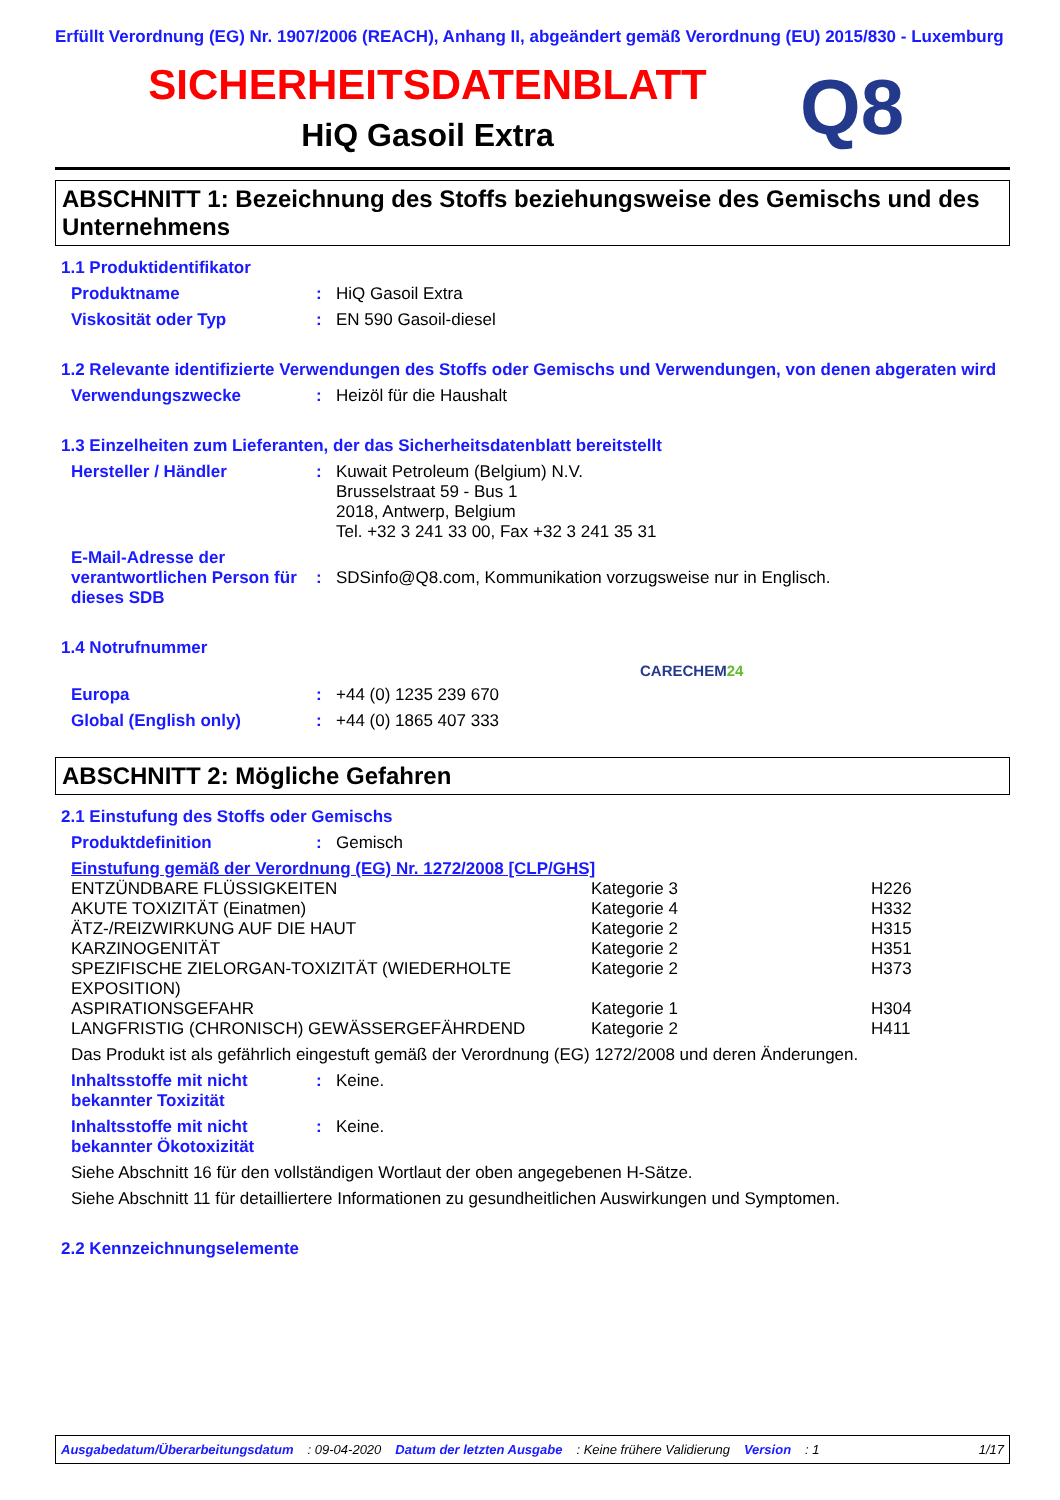Erfüllt Verordnung (EG) Nr. 1907/2006 (REACH), Anhang II, abgeändert gemäß Verordnung (EU) 2015/830 - Luxemburg
SICHERHEITSDATENBLATT
HiQ Gasoil Extra
Q8
ABSCHNITT 1: Bezeichnung des Stoffs beziehungsweise des Gemischs und des Unternehmens
1.1 Produktidentifikator
Produktname : HiQ Gasoil Extra
Viskosität oder Typ : EN 590 Gasoil-diesel
1.2 Relevante identifizierte Verwendungen des Stoffs oder Gemischs und Verwendungen, von denen abgeraten wird
Verwendungszwecke : Heizöl für die Haushalt
1.3 Einzelheiten zum Lieferanten, der das Sicherheitsdatenblatt bereitstellt
Hersteller / Händler : Kuwait Petroleum (Belgium) N.V.
Brusselstraat 59 - Bus 1
2018, Antwerp, Belgium
Tel. +32 3 241 33 00, Fax +32 3 241 35 31
E-Mail-Adresse der verantwortlichen Person für dieses SDB
:
SDSinfo@Q8.com, Kommunikation vorzugsweise nur in Englisch.
1.4 Notrufnummer
CARECHEM24
Europa : +44 (0) 1235 239 670
Global (English only) : +44 (0) 1865 407 333
ABSCHNITT 2: Mögliche Gefahren
2.1 Einstufung des Stoffs oder Gemischs
Produktdefinition : Gemisch
Einstufung gemäß der Verordnung (EG) Nr. 1272/2008 [CLP/GHS]
| ENTZÜNDBARE FLÜSSIGKEITEN | Kategorie 3 | H226 |
| AKUTE TOXIZITÄT (Einatmen) | Kategorie 4 | H332 |
| ÄTZ-/REIZWIRKUNG AUF DIE HAUT | Kategorie 2 | H315 |
| KARZINOGENITÄT | Kategorie 2 | H351 |
| SPEZIFISCHE ZIELORGAN-TOXIZITÄT (WIEDERHOLTE EXPOSITION) | Kategorie 2 | H373 |
| ASPIRATIONSGEFAHR | Kategorie 1 | H304 |
| LANGFRISTIG (CHRONISCH) GEWÄSSERGEFÄHRDEND | Kategorie 2 | H411 |
Das Produkt ist als gefährlich eingestuft gemäß der Verordnung (EG) 1272/2008 und deren Änderungen.
Inhaltsstoffe mit nicht bekannter Toxizität
: Keine.
Inhaltsstoffe mit nicht bekannter Ökotoxizität
: Keine.
Siehe Abschnitt 16 für den vollständigen Wortlaut der oben angegebenen H-Sätze.
Siehe Abschnitt 11 für detailliertere Informationen zu gesundheitlichen Auswirkungen und Symptomen.
2.2 Kennzeichnungselemente
Ausgabedatum/Überarbeitungsdatum: 09-04-2020 Datum der letzten Ausgabe: Keine frühere Validierung Version: 1 1/17